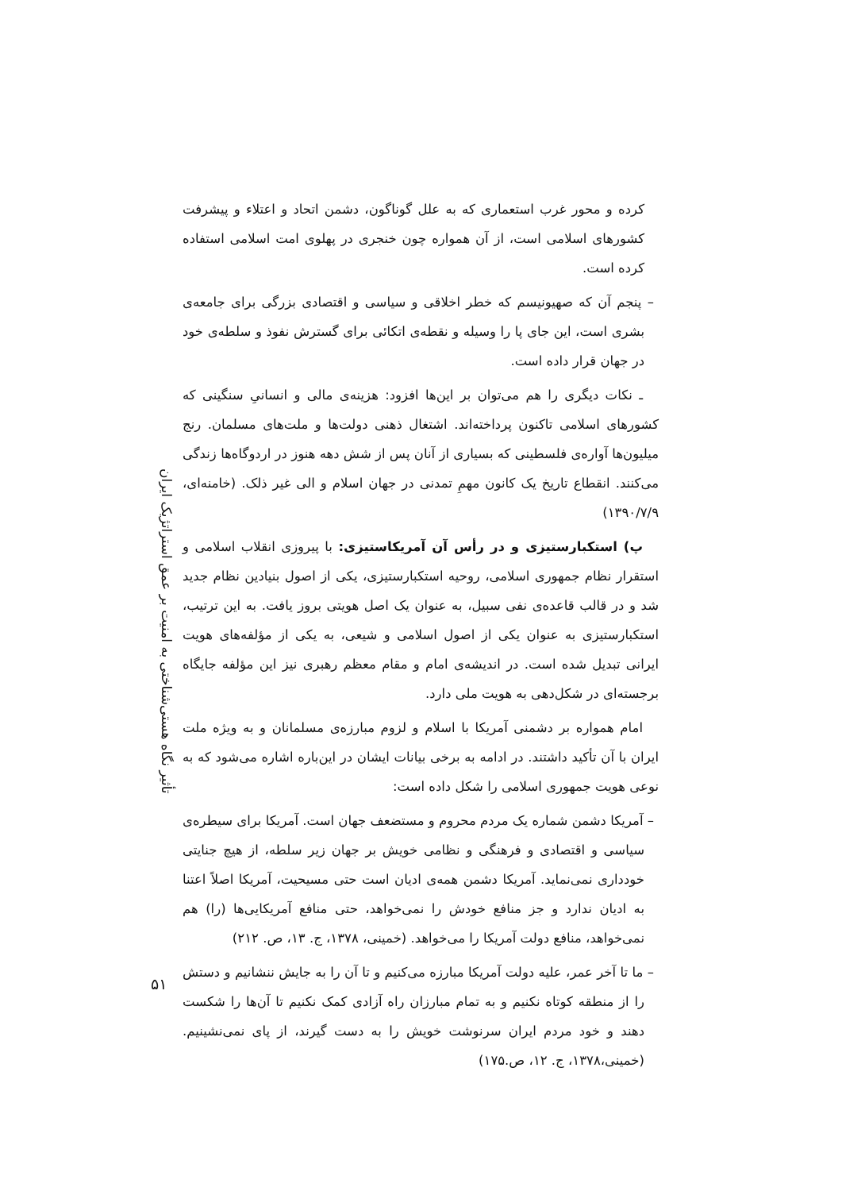تأثیر نگاه هستی‌شناختی به امنیت بر عمق استراتژیک ایران
کرده و محور غرب استعماری که به علل گوناگون، دشمن اتحاد و اعتلاء و پیشرفت کشورهای اسلامی است، از آن همواره چون خنجری در پهلوی امت اسلامی استفاده کرده است.
– پنجم آن که صهیونیسم که خطر اخلاقی و سیاسی و اقتصادی بزرگی برای جامعه‌ی بشری است، این جای پا را وسیله و نقطه‌ی اتکائی برای گسترش نفوذ و سلطه‌ی خود در جهان قرار داده است.
ـ نکات دیگری را هم می‌توان بر این‌ها افزود: هزینه‌ی مالی و انسانیِ سنگینی که کشورهای اسلامی تاکنون پرداخته‌اند. اشتغال ذهنی دولت‌ها و ملت‌های مسلمان. رنج میلیون‌ها آواره‌ی فلسطینی که بسیاری از آنان پس از شش دهه هنوز در اردوگاه‌ها زندگی می‌کنند. انقطاع تاریخ یک کانون مهمِ تمدنی در جهان اسلام و الی غیر ذلک. (خامنه‌ای، ۱۳۹۰/۷/۹)
پ) استکبارستیزی و در رأس آن آمریکاستیزی: با پیروزی انقلاب اسلامی و استقرار نظام جمهوری اسلامی، روحیه استکبارستیزی، یکی از اصول بنیادین نظام جدید شد و در قالب قاعده‌ی نفی سبیل، به عنوان یک اصل هویتی بروز یافت. به این ترتیب، استکبارستیزی به عنوان یکی از اصول اسلامی و شیعی، به یکی از مؤلفه‌های هویت ایرانی تبدیل شده است. در اندیشه‌ی امام و مقام معظم رهبری نیز این مؤلفه جایگاه برجسته‌ای در شکل‌دهی به هویت ملی دارد.
امام همواره بر دشمنی آمریکا با اسلام و لزوم مبارزه‌ی مسلمانان و به ویژه ملت ایران با آن تأکید داشتند. در ادامه به برخی بیانات ایشان در این‌باره اشاره می‌شود که به نوعی هویت جمهوری اسلامی را شکل داده است:
– آمریکا دشمن شماره یک مردم محروم و مستضعف جهان است. آمریکا برای سیطره‌ی سیاسی و اقتصادی و فرهنگی و نظامی خویش بر جهان زیر سلطه، از هیچ جنایتی خودداری نمی‌نماید. آمریکا دشمن همه‌ی ادیان است حتی مسیحیت، آمریکا اصلاً اعتنا به ادیان ندارد و جز منافع خودش را نمی‌خواهد، حتی منافع آمریکایی‌ها (را) هم نمی‌خواهد، منافع دولت آمریکا را می‌خواهد. (خمینی، ۱۳۷۸، ج. ۱۳، ص. ۲۱۲)
– ما تا آخر عمر، علیه دولت آمریکا مبارزه می‌کنیم و تا آن را به جایش ننشانیم و دستش را از منطقه کوتاه نکنیم و به تمام مبارزان راه آزادی کمک نکنیم تا آن‌ها را شکست دهند و خود مردم ایران سرنوشت خویش را به دست گیرند، از پای نمی‌نشینیم. (خمینی،۱۳۷۸، ج. ۱۲، ص.۱۷۵)
۵۱